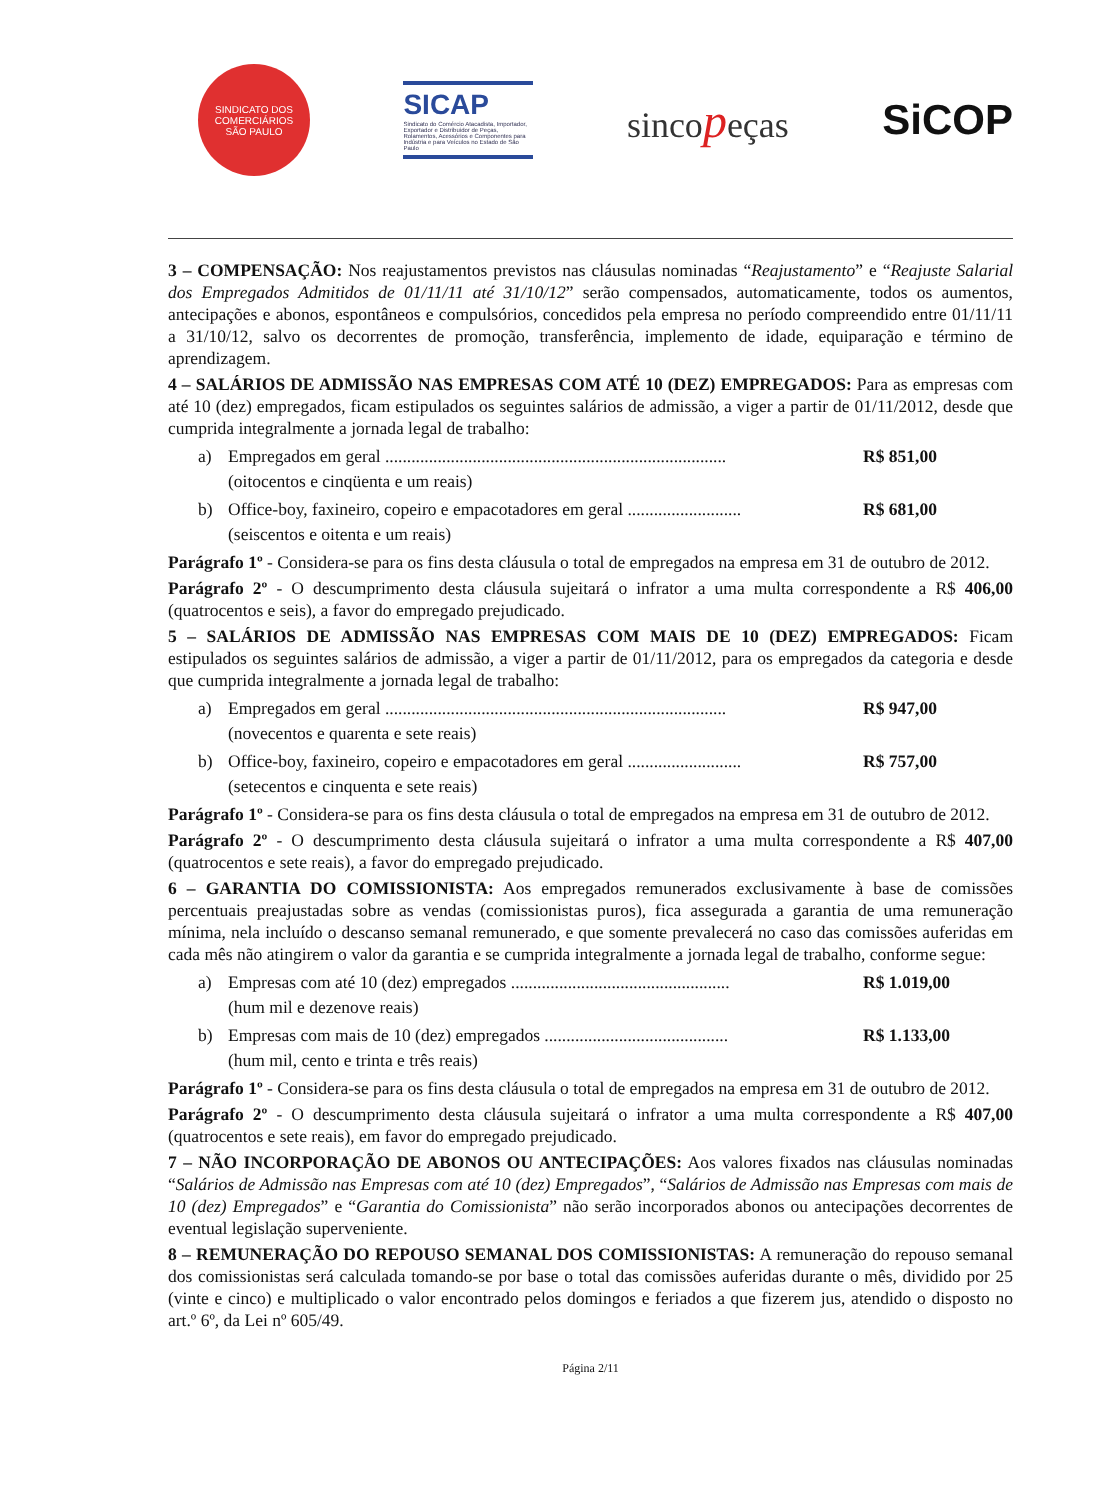SINDICATO DOS COMERCIÁRIOS
SÃO PAULO
SICAP
Sindicato do Comércio Atacadista, Importador, Exportador e Distribuidor de Peças, Rolamentos, Acessórios e Componentes para Indústria e para Veículos no Estado de São Paulo
sincopeças
SiCOP
3 – COMPENSAÇÃO: Nos reajustamentos previstos nas cláusulas nominadas “Reajustamento” e “Reajuste Salarial dos Empregados Admitidos de 01/11/11 até 31/10/12” serão compensados, automaticamente, todos os aumentos, antecipações e abonos, espontâneos e compulsórios, concedidos pela empresa no período compreendido entre 01/11/11 a 31/10/12, salvo os decorrentes de promoção, transferência, implemento de idade, equiparação e término de aprendizagem.
4 – SALÁRIOS DE ADMISSÃO NAS EMPRESAS COM ATÉ 10 (DEZ) EMPREGADOS: Para as empresas com até 10 (dez) empregados, ficam estipulados os seguintes salários de admissão, a viger a partir de 01/11/2012, desde que cumprida integralmente a jornada legal de trabalho:
a) Empregados em geral .............................................................................. R$ 851,00
(oitocentos e cinqüenta e um reais)
b) Office-boy, faxineiro, copeiro e empacotadores em geral .......................... R$ 681,00
(seiscentos e oitenta e um reais)
Parágrafo 1º - Considera-se para os fins desta cláusula o total de empregados na empresa em 31 de outubro de 2012.
Parágrafo 2º - O descumprimento desta cláusula sujeitará o infrator a uma multa correspondente a R$ 406,00 (quatrocentos e seis), a favor do empregado prejudicado.
5 – SALÁRIOS DE ADMISSÃO NAS EMPRESAS COM MAIS DE 10 (DEZ) EMPREGADOS: Ficam estipulados os seguintes salários de admissão, a viger a partir de 01/11/2012, para os empregados da categoria e desde que cumprida integralmente a jornada legal de trabalho:
a) Empregados em geral .............................................................................. R$ 947,00
(novecentos e quarenta e sete reais)
b) Office-boy, faxineiro, copeiro e empacotadores em geral .......................... R$ 757,00
(setecentos e cinquenta e sete reais)
Parágrafo 1º - Considera-se para os fins desta cláusula o total de empregados na empresa em 31 de outubro de 2012.
Parágrafo 2º - O descumprimento desta cláusula sujeitará o infrator a uma multa correspondente a R$ 407,00 (quatrocentos e sete reais), a favor do empregado prejudicado.
6 – GARANTIA DO COMISSIONISTA: Aos empregados remunerados exclusivamente à base de comissões percentuais preajustadas sobre as vendas (comissionistas puros), fica assegurada a garantia de uma remuneração mínima, nela incluído o descanso semanal remunerado, e que somente prevalecerá no caso das comissões auferidas em cada mês não atingirem o valor da garantia e se cumprida integralmente a jornada legal de trabalho, conforme segue:
a) Empresas com até 10 (dez) empregados .................................................. R$ 1.019,00
(hum mil e dezenove reais)
b) Empresas com mais de 10 (dez) empregados .......................................... R$ 1.133,00
(hum mil, cento e trinta e três reais)
Parágrafo 1º - Considera-se para os fins desta cláusula o total de empregados na empresa em 31 de outubro de 2012.
Parágrafo 2º - O descumprimento desta cláusula sujeitará o infrator a uma multa correspondente a R$ 407,00 (quatrocentos e sete reais), em favor do empregado prejudicado.
7 – NÃO INCORPORAÇÃO DE ABONOS OU ANTECIPAÇÕES: Aos valores fixados nas cláusulas nominadas “Salários de Admissão nas Empresas com até 10 (dez) Empregados”, “Salários de Admissão nas Empresas com mais de 10 (dez) Empregados” e “Garantia do Comissionista” não serão incorporados abonos ou antecipações decorrentes de eventual legislação superveniente.
8 – REMUNERAÇÃO DO REPOUSO SEMANAL DOS COMISSIONISTAS: A remuneração do repouso semanal dos comissionistas será calculada tomando-se por base o total das comissões auferidas durante o mês, dividido por 25 (vinte e cinco) e multiplicado o valor encontrado pelos domingos e feriados a que fizerem jus, atendido o disposto no art.º 6º, da Lei nº 605/49.
Página 2/11